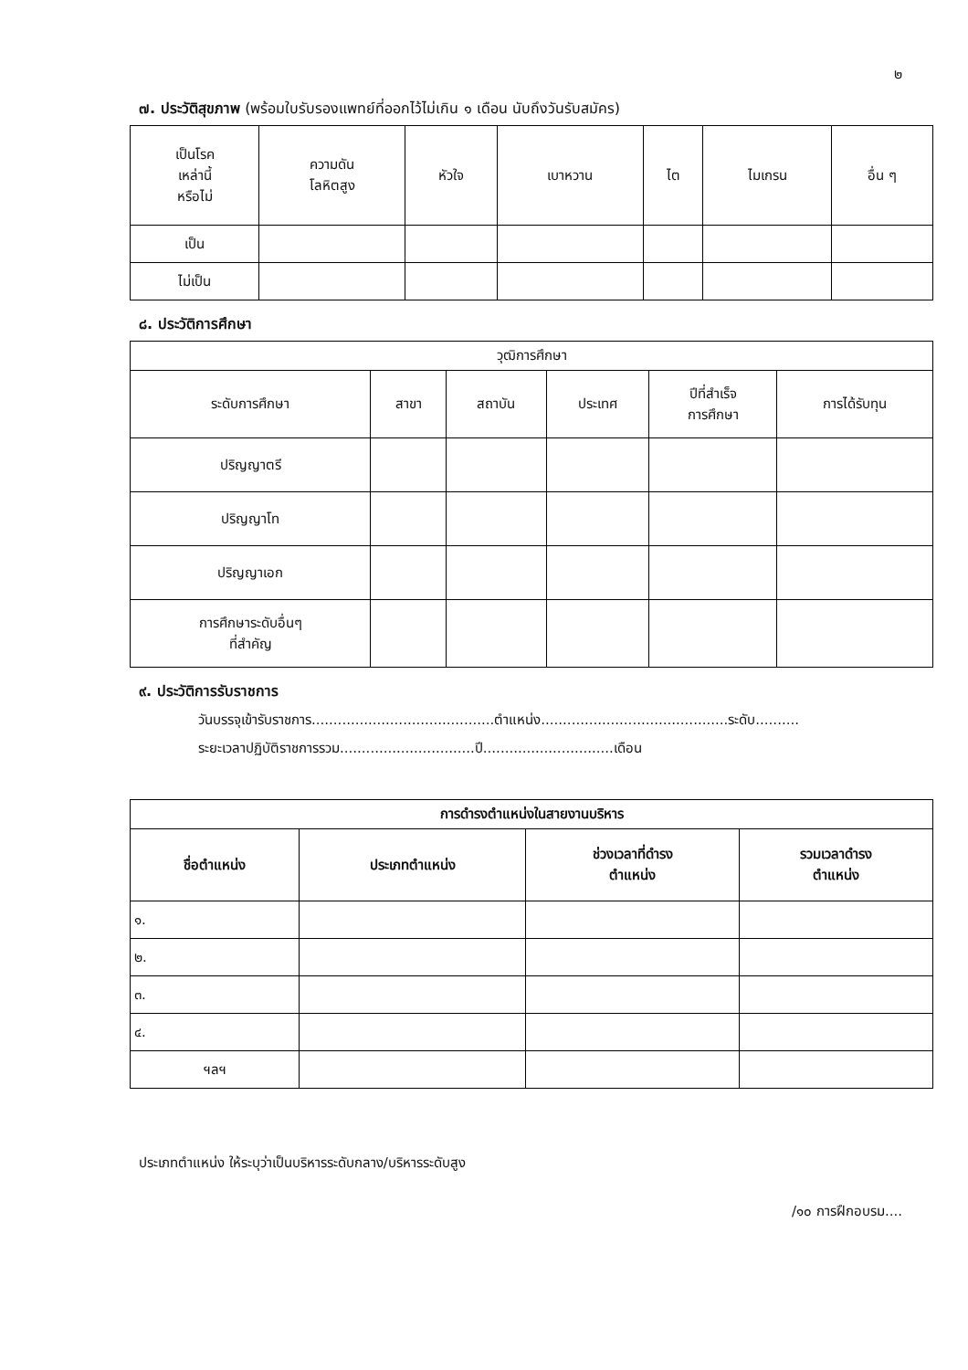๒
๗. ประวัติสุขภาพ (พร้อมใบรับรองแพทย์ที่ออกไว้ไม่เกิน ๑ เดือน นับถึงวันรับสมัคร)
| เป็นโรค เหล่านี้ หรือไม่ | ความดัน โลหิตสูง | หัวใจ | เบาหวาน | ไต | ไมเกรน | อื่น ๆ |
| --- | --- | --- | --- | --- | --- | --- |
| เป็น | | | | | | |
| ไม่เป็น | | | | | | |
๘. ประวัติการศึกษา
| วุฒิการศึกษา | | | | | |
| --- | --- | --- | --- | --- | --- |
| ระดับการศึกษา | สาขา | สถาบัน | ประเทศ | ปีที่สำเร็จ การศึกษา | การได้รับทุน |
| ปริญญาตรี | | | | | |
| ปริญญาโท | | | | | |
| ปริญญาเอก | | | | | |
| การศึกษาระดับอื่นๆ ที่สำคัญ | | | | | |
๙. ประวัติการรับราชการ
วันบรรจุเข้ารับราชการ..........................................ตำแหน่ง...........................................ระดับ..........
ระยะเวลาปฏิบัติราชการรวม...............................ปี..............................เดือน
| การดำรงตำแหน่งในสายงานบริหาร | | | |
| --- | --- | --- | --- |
| ชื่อตำแหน่ง | ประเภทตำแหน่ง | ช่วงเวลาที่ดำรง ตำแหน่ง | รวมเวลาดำรง ตำแหน่ง |
| ๑. | | | |
| ๒. | | | |
| ๓. | | | |
| ๔. | | | |
| ฯลฯ | | | |
ประเภทตำแหน่ง ให้ระบุว่าเป็นบริหารระดับกลาง/บริหารระดับสูง
/๑๐ การฝึกอบรม....